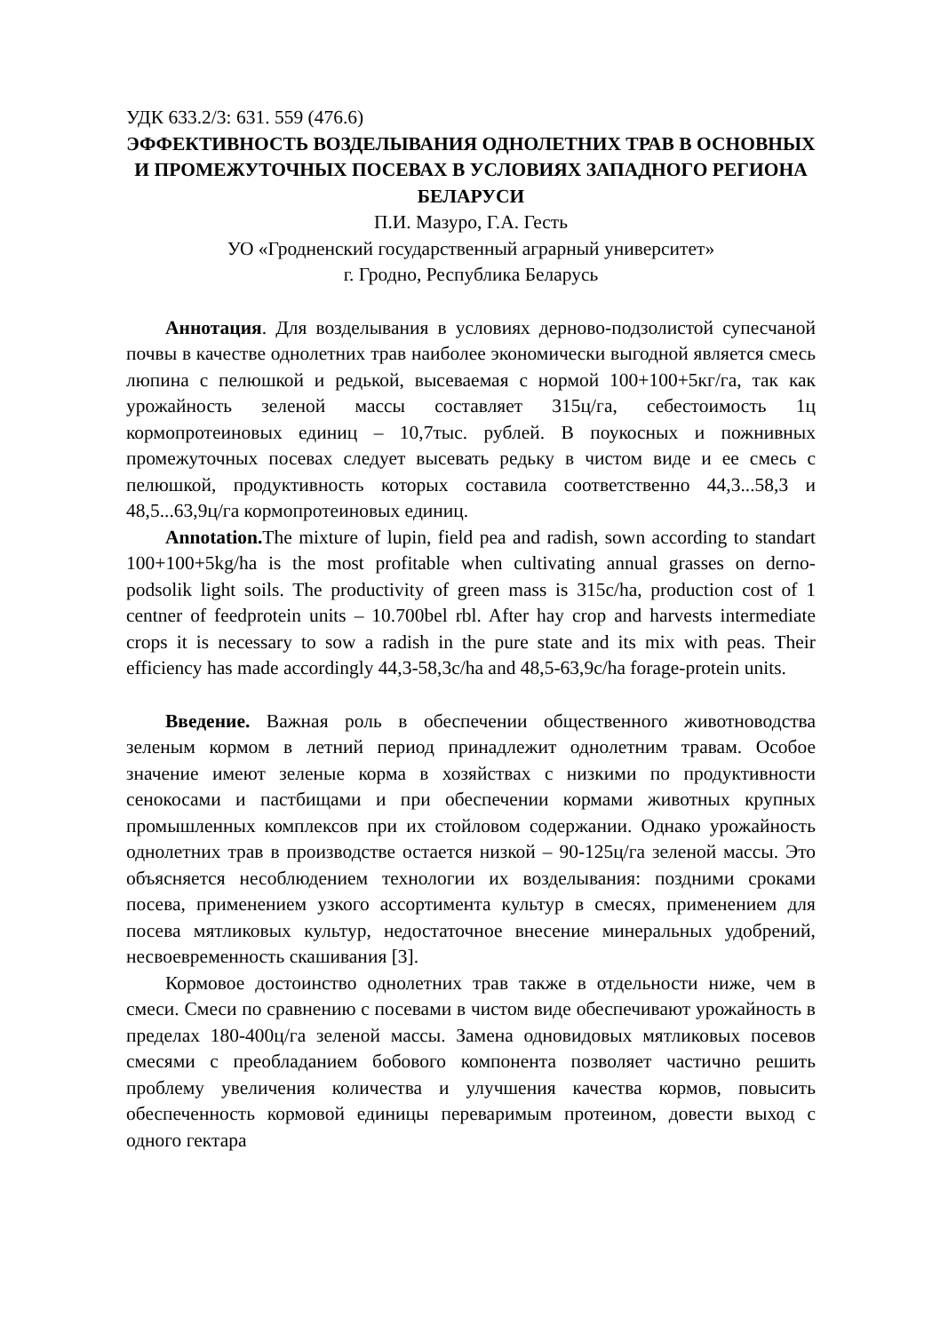УДК 633.2/3: 631. 559 (476.6)
ЭФФЕКТИВНОСТЬ ВОЗДЕЛЫВАНИЯ ОДНОЛЕТНИХ ТРАВ В ОСНОВНЫХ И ПРОМЕЖУТОЧНЫХ ПОСЕВАХ В УСЛОВИЯХ ЗАПАДНОГО РЕГИОНА БЕЛАРУСИ
П.И. Мазуро, Г.А. Гесть
УО «Гродненский государственный аграрный университет»
г. Гродно, Республика Беларусь
Аннотация. Для возделывания в условиях дерново-подзолистой супесчаной почвы в качестве однолетних трав наиболее экономически выгодной является смесь люпина с пелюшкой и редькой, высеваемая с нормой 100+100+5кг/га, так как урожайность зеленой массы составляет 315ц/га, себестоимость 1ц кормопротеиновых единиц – 10,7тыс. рублей. В поукосных и пожнивных промежуточных посевах следует высевать редьку в чистом виде и ее смесь с пелюшкой, продуктивность которых составила соответственно 44,3...58,3 и 48,5...63,9ц/га кормопротеиновых единиц.
Annotation. The mixture of lupin, field pea and radish, sown according to standart 100+100+5kg/ha is the most profitable when cultivating annual grasses on derno-podsolik light soils. The productivity of green mass is 315c/ha, production cost of 1 centner of feedprotein units – 10.700bel rbl. After hay crop and harvests intermediate crops it is necessary to sow a radish in the pure state and its mix with peas. Their efficiency has made accordingly 44,3-58,3c/ha and 48,5-63,9c/ha forage-protein units.
Введение. Важная роль в обеспечении общественного животноводства зеленым кормом в летний период принадлежит однолетним травам. Особое значение имеют зеленые корма в хозяйствах с низкими по продуктивности сенокосами и пастбищами и при обеспечении кормами животных крупных промышленных комплексов при их стойловом содержании. Однако урожайность однолетних трав в производстве остается низкой – 90-125ц/га зеленой массы. Это объясняется несоблюдением технологии их возделывания: поздними сроками посева, применением узкого ассортимента культур в смесях, применением для посева мятликовых культур, недостаточное внесение минеральных удобрений, несвоевременность скашивания [3].
Кормовое достоинство однолетних трав также в отдельности ниже, чем в смеси. Смеси по сравнению с посевами в чистом виде обеспечивают урожайность в пределах 180-400ц/га зеленой массы. Замена одновидовых мятликовых посевов смесями с преобладанием бобового компонента позволяет частично решить проблему увеличения количества и улучшения качества кормов, повысить обеспеченность кормовой единицы переваримым протеином, довести выход с одного гектара